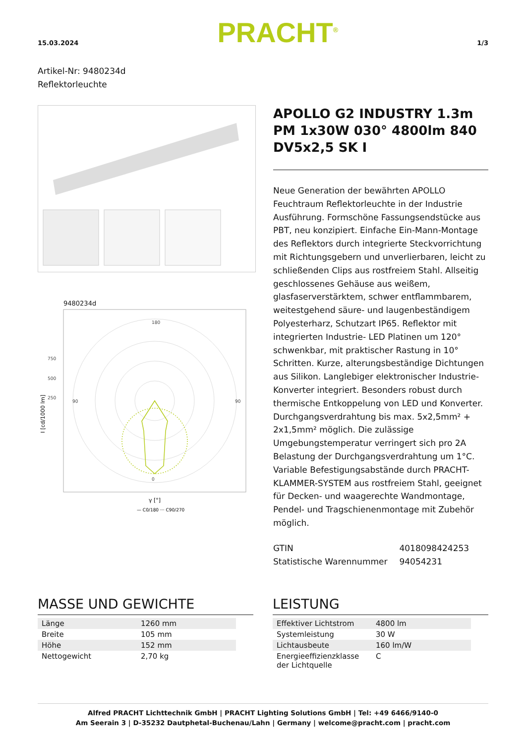15.03.2024 PRACHT<sup>®</sup> 1/3
Artikel-Nr: 9480234d
Reflektorleuchte
9480234d
180
0
90
90
750
500
250
I [cd/1000 lm]
γ [°]
— C0/180 ··· C90/270
APOLLO G2 INDUSTRY 1.3m PM 1x30W 030° 4800lm 840 DV5x2,5 SK I
Neue Generation der bewährten APOLLO Feuchtraum Reflektorleuchte in der Industrie Ausführung. Formschöne Fassungsendstücke aus PBT, neu konzipiert. Einfache Ein-Mann-Montage des Reflektors durch integrierte Steckvorrichtung mit Richtungsgebern und unverlierbaren, leicht zu schließenden Clips aus rostfreiem Stahl. Allseitig geschlossenes Gehäuse aus weißem, glasfaserverstärktem, schwer entflammbarem, weitestgehend säure- und laugenbeständigem Polyesterharz, Schutzart IP65. Reflektor mit integrierten Industrie- LED Platinen um 120° schwenkbar, mit praktischer Rastung in 10° Schritten. Kurze, alterungsbeständige Dichtungen aus Silikon. Langlebiger elektronischer Industrie- Konverter integriert. Besonders robust durch thermische Entkoppelung von LED und Konverter. Durchgangsverdrahtung bis max. 5x2,5mm² + 2x1,5mm² möglich. Die zulässige Umgebungstemperatur verringert sich pro 2A Belastung der Durchgangsverdrahtung um 1°C. Variable Befestigungsabstände durch PRACHT-KLAMMER-SYSTEM aus rostfreiem Stahl, geeignet für Decken- und waagerechte Wandmontage, Pendel- und Tragschienenmontage mit Zubehör möglich.
| GTIN | 4018098424253 |
| Statistische Warennummer | 94054231 |
MASSE UND GEWICHTE
| Länge | 1260 mm |
| Breite | 105 mm |
| Höhe | 152 mm |
| Nettogewicht | 2,70 kg |
LEISTUNG
| Effektiver Lichtstrom | 4800 lm |
| Systemleistung | 30 W |
| Lichtausbeute | 160 lm/W |
| Energieeffizienzklasse der Lichtquelle | C |
Alfred PRACHT Lichttechnik GmbH | PRACHT Lighting Solutions GmbH | Tel: +49 6466/9140-0
Am Seerain 3 | D-35232 Dautphetal-Buchenau/Lahn | Germany | welcome@pracht.com | pracht.com